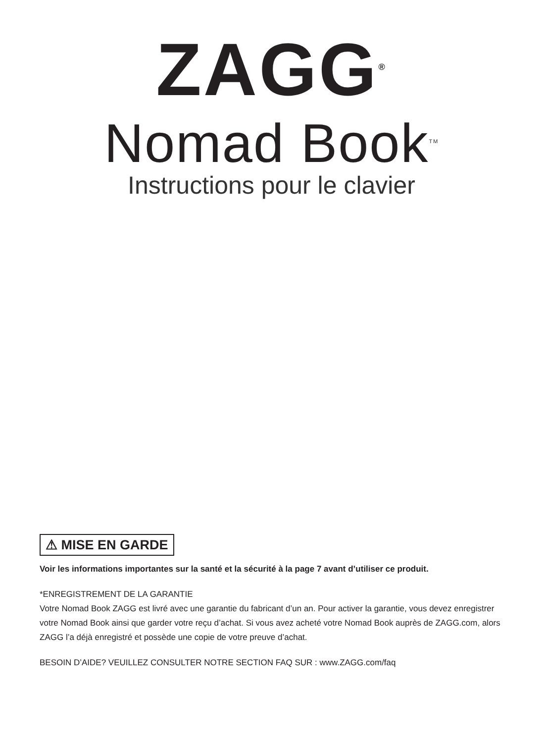ZAGG<sup>®</sup>
Nomad Book<sup>TM</sup>
Instructions pour le clavier
⚠ MISE EN GARDE
Voir les informations importantes sur la santé et la sécurité à la page 7 avant d’utiliser ce produit.
*ENREGISTREMENT DE LA GARANTIE
Votre Nomad Book ZAGG est livré avec une garantie du fabricant d’un an. Pour activer la garantie, vous devez enregistrer votre Nomad Book ainsi que garder votre reçu d’achat. Si vous avez acheté votre Nomad Book auprès de ZAGG.com, alors ZAGG l’a déjà enregistré et possède une copie de votre preuve d’achat.
BESOIN D’AIDE? VEUILLEZ CONSULTER NOTRE SECTION FAQ SUR : www.ZAGG.com/faq